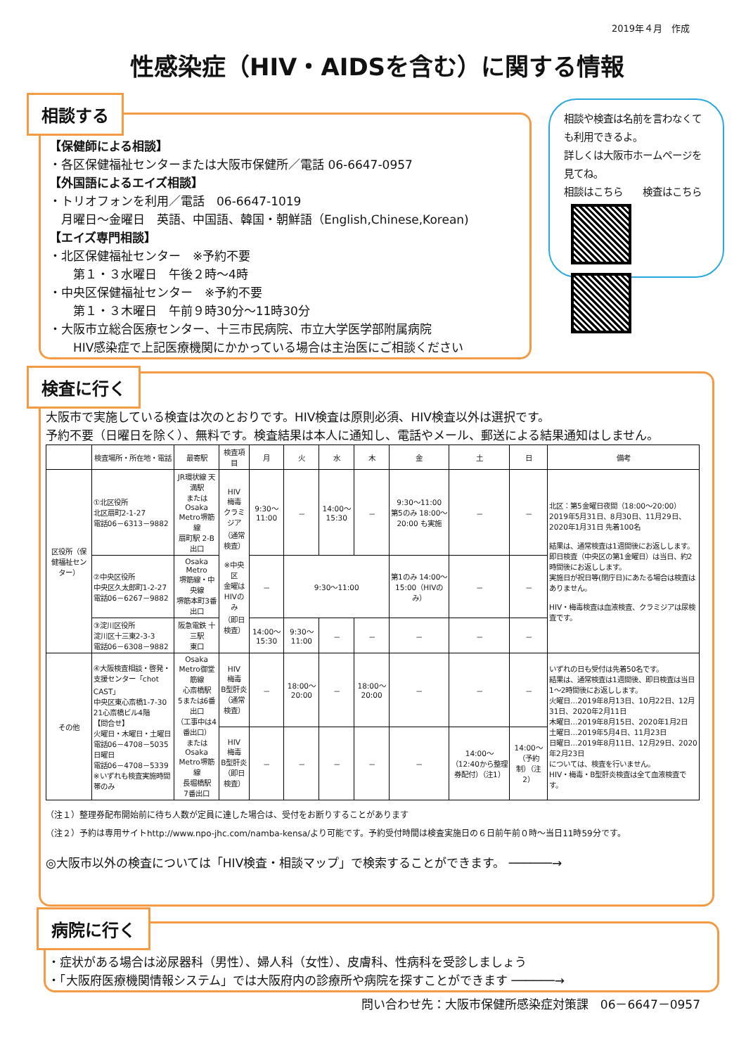2019年４月　作成
性感染症（HIV・AIDSを含む）に関する情報
相談する
【保健師による相談】
・各区保健福祉センターまたは大阪市保健所／電話 06-6647-0957
【外国語によるエイズ相談】
・トリオフォンを利用／電話　06-6647-1019
　月曜日～金曜日　英語、中国語、韓国・朝鮮語（English,Chinese,Korean)
【エイズ専門相談】
・北区保健福祉センター　※予約不要
　　第１・３水曜日　午後２時～4時
・中央区保健福祉センター　※予約不要
　　第１・３木曜日　午前９時30分～11時30分
・大阪市立総合医療センター、十三市民病院、市立大学医学部附属病院
　　HIV感染症で上記医療機関にかかっている場合は主治医にご相談ください
相談や検査は名前を言わなくても利用できるよ。
詳しくは大阪市ホームページを見てね。
相談はこちら　　検査はこちら
検査に行く
大阪市で実施している検査は次のとおりです。HIV検査は原則必須、HIV検査以外は選択です。
予約不要（日曜日を除く）、無料です。検査結果は本人に通知し、電話やメール、郵送による結果通知はしません。
| | 検査場所・所在地・電話 | 最寄駅 | 検査項目 | 月 | 火 | 水 | 木 | 金 | 土 | 日 | 備考 |
| --- | --- | --- | --- | --- | --- | --- | --- | --- | --- | --- | --- |
| 区役所（保健福祉センター） | ①北区役所 北区扇町2-1-27 電話06－6313－9882 | JR環状線 天満駅 または Osaka Metro堺筋線 扇町駅 2-B出口 | HIV 梅毒 クラミジア （通常検査） ※中央区 金曜はHIVのみ （即日検査） | 9:30～11:00 | － | 14:00～15:30 | － | 9:30～11:00 第5のみ 18:00～20:00 も実施 | － | － | 北区：第5金曜日夜間（18:00～20:00）2019年5月31日、8月30日、11月29日、2020年1月31日 先着100名 結果は、通常検査は1週間後にお返しします。 即日検査（中央区の第1金曜日）は当日、約2時間後にお返しします。 実施日が祝日等(閉庁日)にあたる場合は検査はありません。 HIV・梅毒検査は血液検査、クラミジアは尿検査です。 |
| | ②中央区役所 中央区久太郎町1-2-27 電話06－6267－9882 | Osaka Metro 堺筋線・中央線 堺筋本町3番出口 | | － | 9:30～11:00 | | | 第1のみ 14:00～15:00（HIVのみ） | － | － | |
| | ③淀川区役所 淀川区十三東2-3-3 電話06－6308－9882 | 阪急電鉄 十三駅 東口 | | 14:00～15:30 | 9:30～11:00 | － | － | － | － | － | |
| その他 | ④大阪検査相談・啓発・支援センター「chot CAST」 中央区東心斎橋1-7-30 21心斎橋ビル4階 【問合せ】 火曜日・木曜日・土曜日 電話06－4708－5035 日曜日 電話06－4708－5339 ※いずれも検査実施時間帯のみ | Osaka Metro御堂筋線 心斎橋駅 5または6番出口 （工事中は4番出口） または Osaka Metro堺筋線 長堀橋駅 7番出口 | HIV 梅毒 B型肝炎 （通常検査） | － | 18:00～20:00 | － | 18:00～20:00 | － | － | － | いずれの日も受付は先着50名です。 結果は、通常検査は1週間後、即日検査は当日1～2時間後にお返しします。 火曜日…2019年8月13日、10月22日、12月31日、2020年2月11日 木曜日…2019年8月15日、2020年1月2日 土曜日…2019年5月4日、11月23日 日曜日…2019年8月11日、12月29日、2020年2月23日 については、検査を行いません。 HIV・梅毒・B型肝炎検査は全て血液検査です。 |
| | | | HIV 梅毒 B型肝炎 （即日検査） | － | － | － | － | － | 14:00～ （12:40から整理券配付）（注1） | 14:00～ （予約制）（注2） | |
（注１）整理券配布開始前に待ち人数が定員に達した場合は、受付をお断りすることがあります
（注２）予約は専用サイトhttp://www.npo-jhc.com/namba-kensa/より可能です。予約受付時間は検査実施日の６日前午前０時～当日11時59分です。
◎大阪市以外の検査については「HIV検査・相談マップ」で検索することができます。 ──────→
病院に行く
・症状がある場合は泌尿器科（男性）、婦人科（女性）、皮膚科、性病科を受診しましょう
・「大阪府医療機関情報システム」では大阪府内の診療所や病院を探すことができます ──────→
問い合わせ先：大阪市保健所感染症対策課　06－6647－0957